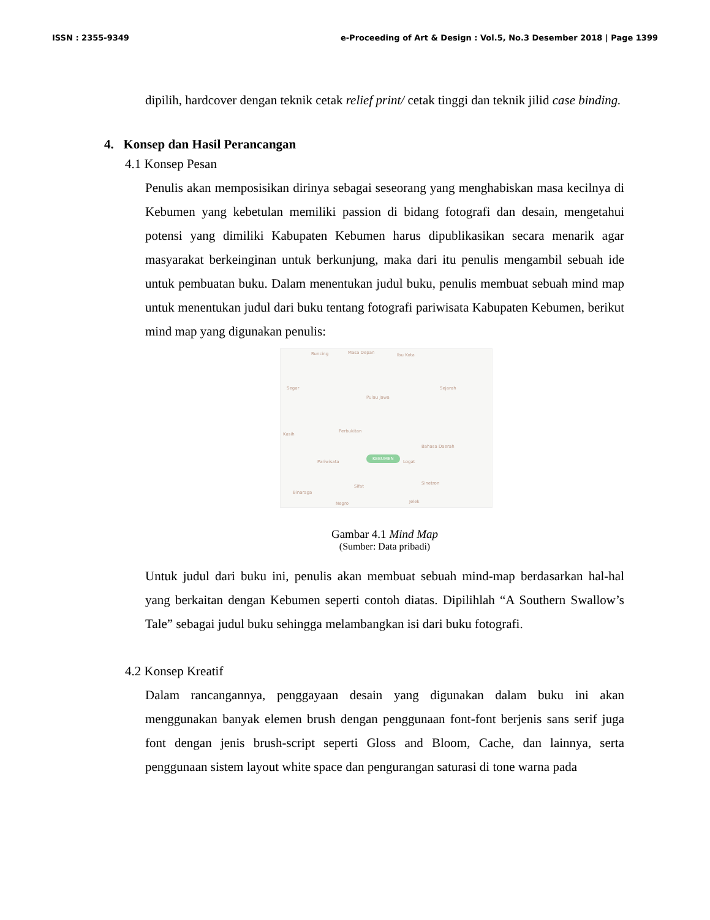ISSN : 2355-9349 e-Proceeding of Art & Design : Vol.5, No.3 Desember 2018 | Page 1399
dipilih, hardcover dengan teknik cetak relief print/ cetak tinggi dan teknik jilid case binding.
4. Konsep dan Hasil Perancangan
4.1 Konsep Pesan
Penulis akan memposisikan dirinya sebagai seseorang yang menghabiskan masa kecilnya di Kebumen yang kebetulan memiliki passion di bidang fotografi dan desain, mengetahui potensi yang dimiliki Kabupaten Kebumen harus dipublikasikan secara menarik agar masyarakat berkeinginan untuk berkunjung, maka dari itu penulis mengambil sebuah ide untuk pembuatan buku. Dalam menentukan judul buku, penulis membuat sebuah mind map untuk menentukan judul dari buku tentang fotografi pariwisata Kabupaten Kebumen, berikut mind map yang digunakan penulis:
Runcing Masa Depan Ibu Kota
Segar
Pulau Jawa
Sejarah
Kasih
Perbukitan
Bahasa Daerah
KEBUMEN
Pariwisata Logat
Binaraga
Sifat
Sinetron
Negro Jelek
Gambar 4.1 Mind Map
(Sumber: Data pribadi)
Untuk judul dari buku ini, penulis akan membuat sebuah mind-map berdasarkan hal-hal yang berkaitan dengan Kebumen seperti contoh diatas. Dipilihlah “A Southern Swallow’s Tale” sebagai judul buku sehingga melambangkan isi dari buku fotografi.
4.2 Konsep Kreatif
Dalam rancangannya, penggayaan desain yang digunakan dalam buku ini akan menggunakan banyak elemen brush dengan penggunaan font-font berjenis sans serif juga font dengan jenis brush-script seperti Gloss and Bloom, Cache, dan lainnya, serta penggunaan sistem layout white space dan pengurangan saturasi di tone warna pada